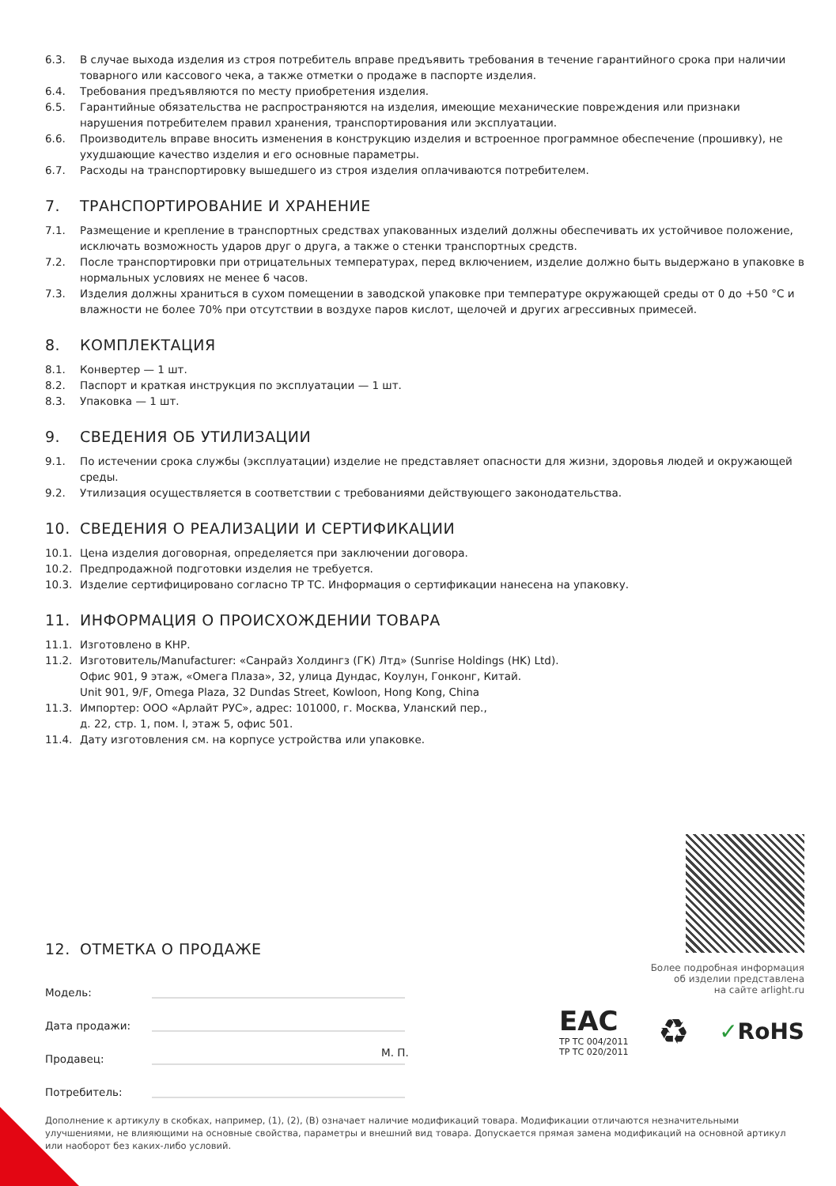6.3. В случае выхода изделия из строя потребитель вправе предъявить требования в течение гарантийного срока при наличии товарного или кассового чека, а также отметки о продаже в паспорте изделия.
6.4. Требования предъявляются по месту приобретения изделия.
6.5. Гарантийные обязательства не распространяются на изделия, имеющие механические повреждения или признаки нарушения потребителем правил хранения, транспортирования или эксплуатации.
6.6. Производитель вправе вносить изменения в конструкцию изделия и встроенное программное обеспечение (прошивку), не ухудшающие качество изделия и его основные параметры.
6.7. Расходы на транспортировку вышедшего из строя изделия оплачиваются потребителем.
7. ТРАНСПОРТИРОВАНИЕ И ХРАНЕНИЕ
7.1. Размещение и крепление в транспортных средствах упакованных изделий должны обеспечивать их устойчивое положение, исключать возможность ударов друг о друга, а также о стенки транспортных средств.
7.2. После транспортировки при отрицательных температурах, перед включением, изделие должно быть выдержано в упаковке в нормальных условиях не менее 6 часов.
7.3. Изделия должны храниться в сухом помещении в заводской упаковке при температуре окружающей среды от 0 до +50 °C и влажности не более 70% при отсутствии в воздухе паров кислот, щелочей и других агрессивных примесей.
8. КОМПЛЕКТАЦИЯ
8.1. Конвертер — 1 шт.
8.2. Паспорт и краткая инструкция по эксплуатации — 1 шт.
8.3. Упаковка — 1 шт.
9. СВЕДЕНИЯ ОБ УТИЛИЗАЦИИ
9.1. По истечении срока службы (эксплуатации) изделие не представляет опасности для жизни, здоровья людей и окружающей среды.
9.2. Утилизация осуществляется в соответствии с требованиями действующего законодательства.
10. СВЕДЕНИЯ О РЕАЛИЗАЦИИ И СЕРТИФИКАЦИИ
10.1. Цена изделия договорная, определяется при заключении договора.
10.2. Предпродажной подготовки изделия не требуется.
10.3. Изделие сертифицировано согласно ТР ТС. Информация о сертификации нанесена на упаковку.
11. ИНФОРМАЦИЯ О ПРОИСХОЖДЕНИИ ТОВАРА
11.1. Изготовлено в КНР.
11.2. Изготовитель/Manufacturer: «Санрайз Холдингз (ГК) Лтд» (Sunrise Holdings (HK) Ltd).
Офис 901, 9 этаж, «Омега Плаза», 32, улица Дундас, Коулун, Гонконг, Китай.
Unit 901, 9/F, Omega Plaza, 32 Dundas Street, Kowloon, Hong Kong, China
11.3. Импортер: ООО «Арлайт РУС», адрес: 101000, г. Москва, Уланский пер.,
д. 22, стр. 1, пом. I, этаж 5, офис 501.
11.4. Дату изготовления см. на корпусе устройства или упаковке.
12. ОТМЕТКА О ПРОДАЖЕ
Модель:
Дата продажи:
Продавец:
М. П.
Потребитель:
Более подробная информация
об изделии представлена
на сайте arlight.ru
EAC
ТР ТС 004/2011
ТР ТС 020/2011
♻
✓RoHS
Дополнение к артикулу в скобках, например, (1), (2), (B) означает наличие модификаций товара. Модификации отличаются незначительными улучшениями, не влияющими на основные свойства, параметры и внешний вид товара. Допускается прямая замена модификаций на основной артикул или наоборот без каких-либо условий.